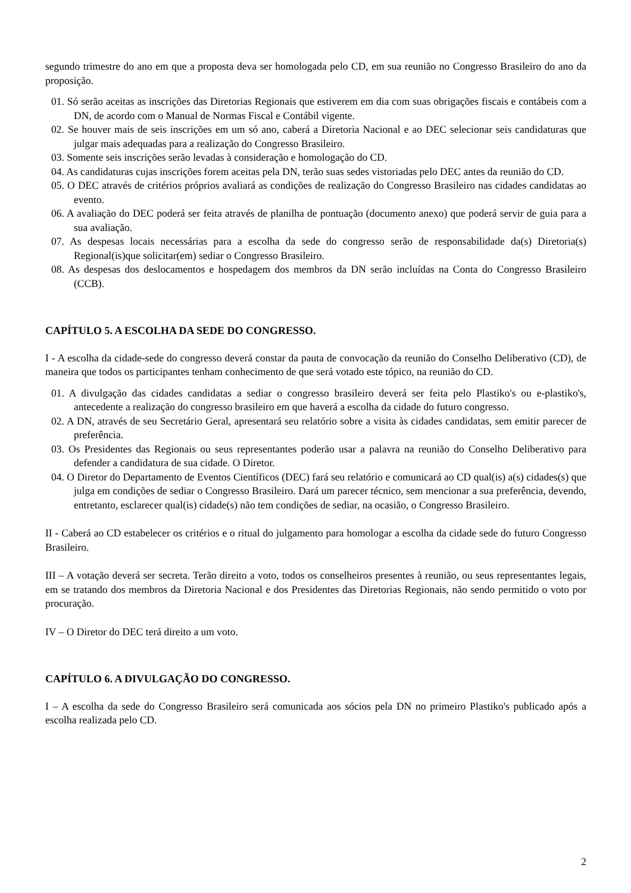segundo trimestre do ano em que a proposta deva ser homologada pelo CD, em sua reunião no Congresso Brasileiro do ano da proposição.
01. Só serão aceitas as inscrições das Diretorias Regionais que estiverem em dia com suas obrigações fiscais e contábeis com a DN, de acordo com o Manual de Normas Fiscal e Contábil vigente.
02. Se houver mais de seis inscrições em um só ano, caberá a Diretoria Nacional e ao DEC selecionar seis candidaturas que julgar mais adequadas para a realização do Congresso Brasileiro.
03. Somente seis inscrições serão levadas à consideração e homologação do CD.
04. As candidaturas cujas inscrições forem aceitas pela DN, terão suas sedes vistoriadas pelo DEC antes da reunião do CD.
05. O DEC através de critérios próprios avaliará as condições de realização do Congresso Brasileiro nas cidades candidatas ao evento.
06. A avaliação do DEC poderá ser feita através de planilha de pontuação (documento anexo) que poderá servir de guia para a sua avaliação.
07. As despesas locais necessárias para a escolha da sede do congresso serão de responsabilidade da(s) Diretoria(s) Regional(is)que solicitar(em) sediar o Congresso Brasileiro.
08. As despesas dos deslocamentos e hospedagem dos membros da DN serão incluídas na Conta do Congresso Brasileiro (CCB).
CAPÍTULO 5. A ESCOLHA DA SEDE DO CONGRESSO.
I - A escolha da cidade-sede do congresso deverá constar da pauta de convocação da reunião do Conselho Deliberativo (CD), de maneira que todos os participantes tenham conhecimento de que será votado este tópico, na reunião do CD.
01. A divulgação das cidades candidatas a sediar o congresso brasileiro deverá ser feita pelo Plastiko's ou e-plastiko's, antecedente a realização do congresso brasileiro em que haverá a escolha da cidade do futuro congresso.
02. A DN, através de seu Secretário Geral, apresentará seu relatório sobre a visita às cidades candidatas, sem emitir parecer de preferência.
03. Os Presidentes das Regionais ou seus representantes poderão usar a palavra na reunião do Conselho Deliberativo para defender a candidatura de sua cidade. O Diretor.
04. O Diretor do Departamento de Eventos Científicos (DEC) fará seu relatório e comunicará ao CD qual(is) a(s) cidades(s) que julga em condições de sediar o Congresso Brasileiro. Dará um parecer técnico, sem mencionar a sua preferência, devendo, entretanto, esclarecer qual(is) cidade(s) não tem condições de sediar, na ocasião, o Congresso Brasileiro.
II - Caberá ao CD estabelecer os critérios e o ritual do julgamento para homologar a escolha da cidade sede do futuro Congresso Brasileiro.
III – A votação deverá ser secreta. Terão direito a voto, todos os conselheiros presentes à reunião, ou seus representantes legais, em se tratando dos membros da Diretoria Nacional e dos Presidentes das Diretorias Regionais, não sendo permitido o voto por procuração.
IV – O Diretor do DEC terá direito a um voto.
CAPÍTULO 6. A DIVULGAÇÃO DO CONGRESSO.
I – A escolha da sede do Congresso Brasileiro será comunicada aos sócios pela DN no primeiro Plastiko's publicado após a escolha realizada pelo CD.
2